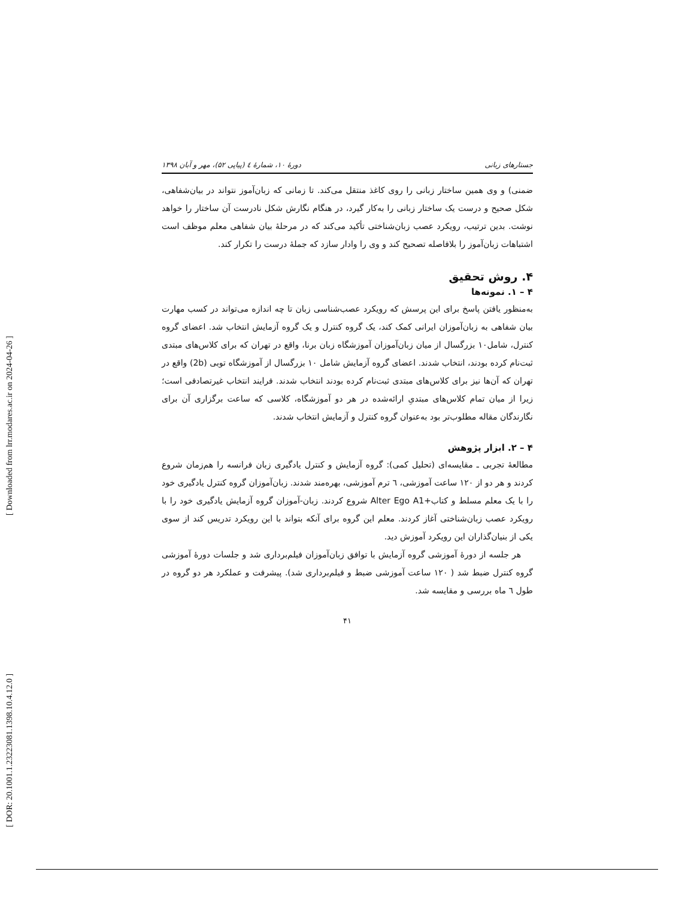[ DOR: 20.1001.1.23223081.1398.10.4.12.0 ] [ Downloaded from lrr.modares.ac.ir on 2024-04-26 ]
جستارهای زبانی دورهٔ ۱۰، شمارهٔ ٤ (پیاپی ۵۲)، مهر و آبان ۱۳۹۸
ضمنی) و وی همین ساختار زبانی را روی کاغذ منتقل می‌کند. تا زمانی که زبان‌آموز نتواند در بیان‌شفاهی، شکل صحیح و درست یک ساختار زبانی را به‌کار گیرد، در هنگام نگارش شکل نادرست آن ساختار را خواهد نوشت. بدین ترتیب، رویکرد عصب زبان‌شناختی تأکید می‌کند که در مرحلهٔ بیان شفاهی معلم موظف است اشتباهات زبان‌آموز را بلافاصله تصحیح کند و وی را وادار سازد که جملهٔ درست را تکرار کند.
۴. روش تحقیق
۴ – ۱. نمونه‌ها
به‌منظور یافتن پاسخ برای این پرسش که رویکرد عصب‌شناسی زبان تا چه اندازه می‌تواند در کسب مهارت بیان شفاهی به زبان‌آموزان ایرانی کمک کند، یک گروه کنترل و یک گروه آزمایش انتخاب شد. اعضای گروه کنترل، شامل۱۰ بزرگسال از میان زبان‌آموزان آموزشگاه زبان برنا، واقع در تهران که برای کلاس‌های مبتدی ثبت‌نام کرده بودند، انتخاب شدند. اعضای گروه آزمایش شامل ۱۰ بزرگسال از آموزشگاه توبی (2b) واقع در تهران که آن‌ها نیز برای کلاس‌های مبتدی ثبت‌نام کرده بودند انتخاب شدند. فرایند انتخاب غیرتصادفی است؛ زیرا از میان تمام کلاس‌های مبتدیِ ارائه‌شده در هر دو آموزشگاه، کلاسی که ساعت برگزاری آن برای نگارندگان مقاله مطلوب‌تر بود به‌عنوان گروه کنترل و آزمایش انتخاب شدند.
۴ – ۲. ابزار پژوهش
مطالعهٔ تجربی ـ مقایسه‌ای (تحلیل کمی): گروه آزمایش و کنترل یادگیری زبان فرانسه را هم‌زمان شروع کردند و هر دو از ۱۲۰ ساعت آموزشی، ٦ ترم آموزشی، بهره‌مند شدند. زبان‌آموزان گروه کنترل یادگیری خود را با یک معلم مسلط و کتاب+Alter Ego A1 شروع کردند. زبان-آموزان گروه آزمایش یادگیری خود را با رویکرد عصب زبان‌شناختی آغاز کردند. معلم این گروه برای آنکه بتواند با این رویکرد تدریس کند از سوی یکی از بنیان‌گذاران این رویکرد آموزش دید.
هر جلسه از دورهٔ آموزشی گروه آزمایش با توافق زبان‌آموزان فیلم‌برداری شد و جلسات دورهٔ آموزشی گروه کنترل ضبط شد ( ۱۲۰ ساعت آموزشی ضبط و فیلم‌برداری شد). پیشرفت و عملکرد هر دو گروه در طول ٦ ماه بررسی و مقایسه شد.
۴۱